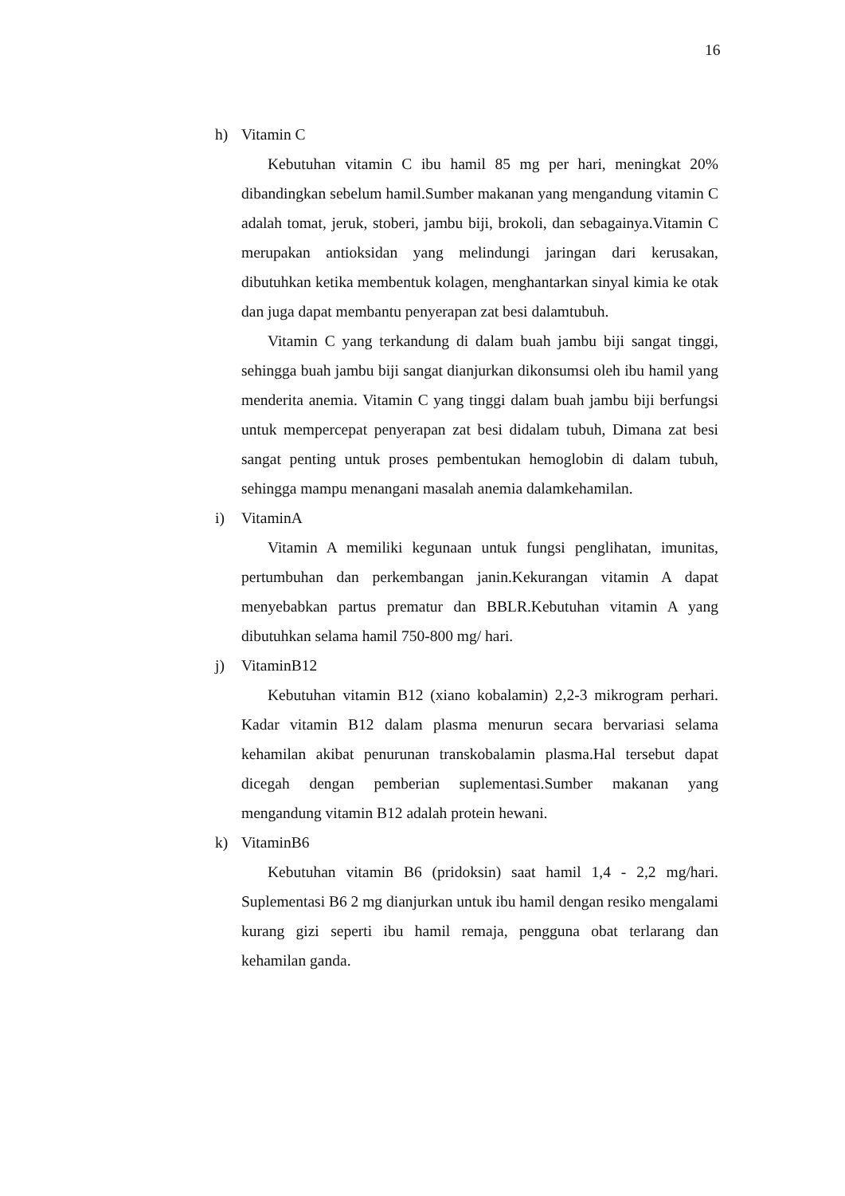16
h) Vitamin C
Kebutuhan vitamin C ibu hamil 85 mg per hari, meningkat 20% dibandingkan sebelum hamil.Sumber makanan yang mengandung vitamin C adalah tomat, jeruk, stoberi, jambu biji, brokoli, dan sebagainya.Vitamin C merupakan antioksidan yang melindungi jaringan dari kerusakan, dibutuhkan ketika membentuk kolagen, menghantarkan sinyal kimia ke otak dan juga dapat membantu penyerapan zat besi dalamtubuh.
Vitamin C yang terkandung di dalam buah jambu biji sangat tinggi, sehingga buah jambu biji sangat dianjurkan dikonsumsi oleh ibu hamil yang menderita anemia. Vitamin C yang tinggi dalam buah jambu biji berfungsi untuk mempercepat penyerapan zat besi didalam tubuh, Dimana zat besi sangat penting untuk proses pembentukan hemoglobin di dalam tubuh, sehingga mampu menangani masalah anemia dalamkehamilan.
i) VitaminA
Vitamin A memiliki kegunaan untuk fungsi penglihatan, imunitas, pertumbuhan dan perkembangan janin.Kekurangan vitamin A dapat menyebabkan partus prematur dan BBLR.Kebutuhan vitamin A yang dibutuhkan selama hamil 750-800 mg/ hari.
j) VitaminB12
Kebutuhan vitamin B12 (xiano kobalamin) 2,2-3 mikrogram perhari. Kadar vitamin B12 dalam plasma menurun secara bervariasi selama kehamilan akibat penurunan transkobalamin plasma.Hal tersebut dapat dicegah dengan pemberian suplementasi.Sumber makanan yang mengandung vitamin B12 adalah protein hewani.
k) VitaminB6
Kebutuhan vitamin B6 (pridoksin) saat hamil 1,4 - 2,2 mg/hari. Suplementasi B6 2 mg dianjurkan untuk ibu hamil dengan resiko mengalami kurang gizi seperti ibu hamil remaja, pengguna obat terlarang dan kehamilan ganda.